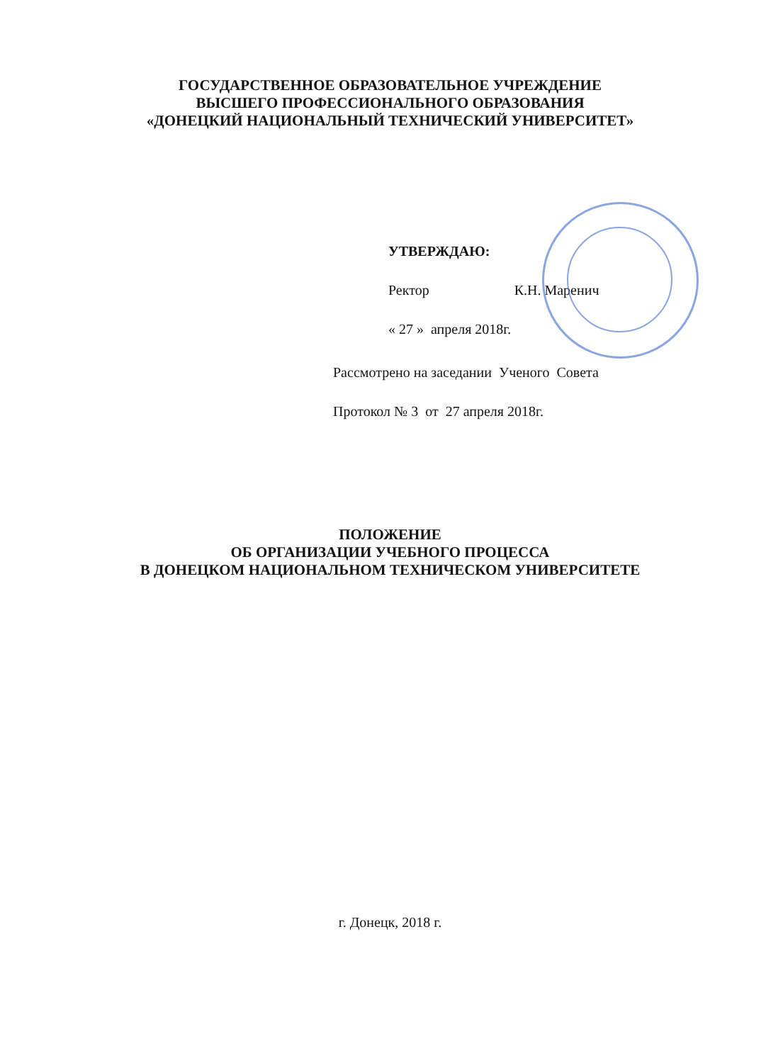ГОСУДАРСТВЕННОЕ ОБРАЗОВАТЕЛЬНОЕ УЧРЕЖДЕНИЕ
ВЫСШЕГО ПРОФЕССИОНАЛЬНОГО ОБРАЗОВАНИЯ
«ДОНЕЦКИЙ НАЦИОНАЛЬНЫЙ ТЕХНИЧЕСКИЙ УНИВЕРСИТЕТ»
УТВЕРЖДАЮ:
Ректор К.Н. Маренич
« 27 » апреля 2018г.
Рассмотрено на заседании Ученого Совета
Протокол № 3 от 27 апреля 2018г.
ПОЛОЖЕНИЕ
ОБ ОРГАНИЗАЦИИ УЧЕБНОГО ПРОЦЕССА
В ДОНЕЦКОМ НАЦИОНАЛЬНОМ ТЕХНИЧЕСКОМ УНИВЕРСИТЕТЕ
г. Донецк, 2018 г.